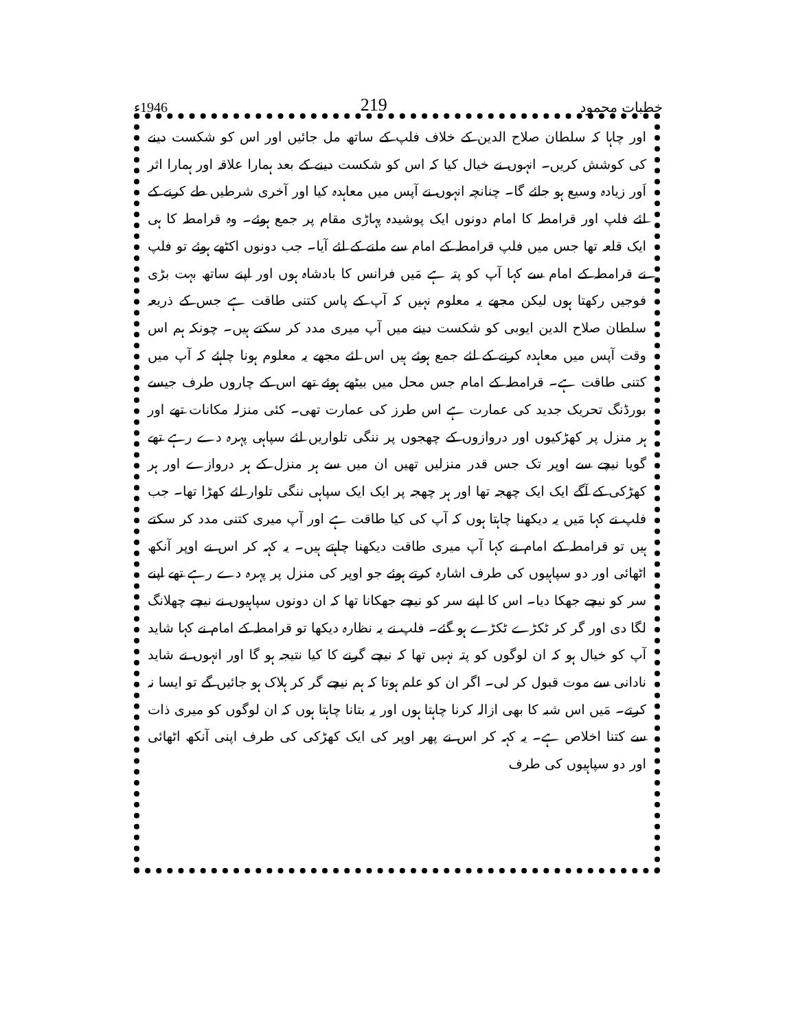خطبات محمود 219 1946ء
اور چاہا کہ سلطان صلاح الدین کے خلاف فلپ کے ساتھ مل جائیں اور اس کو شکست دینے کی کوشش کریں۔ انہوں نے خیال کیا کہ اس کو شکست دینے کے بعد ہمارا علاقہ اور ہمارا اثر اَور زیادہ وسیع ہو جائے گا۔ چنانچہ انہوں نے آپس میں معاہدہ کیا اور آخری شرطیں طے کرنے کے لئے فلپ اور قرامطہ کا امام دونوں ایک پوشیدہ پہاڑی مقام پر جمع ہوئے۔ وہ قرامطہ کا ہی ایک قلعہ تھا جس میں فلپ قرامطہ کے امام سے ملنے کے لئے آیا۔ جب دونوں اکٹھے ہوئے تو فلپ نے قرامطہ کے امام سے کہا آپ کو پتہ ہے مَیں فرانس کا بادشاہ ہوں اور اپنے ساتھ بہت بڑی فوجیں رکھتا ہوں لیکن مجھے یہ معلوم نہیں کہ آپ کے پاس کتنی طاقت ہے جس کے ذریعہ سلطان صلاح الدین ایوبی کو شکست دینے میں آپ میری مدد کر سکتے ہیں۔ چونکہ ہم اس وقت آپس میں معاہدہ کرنے کے لئے جمع ہوئے ہیں اس لئے مجھے یہ معلوم ہونا چاہئے کہ آپ میں کتنی طاقت ہے۔ قرامطہ کے امام جس محل میں بیٹھے ہوئے تھے اس کے چاروں طرف جیسے بورڈنگ تحریک جدید کی عمارت ہے اس طرز کی عمارت تھی۔ کئی منزلہ مکانات تھے اور ہر منزل پر کھڑکیوں اور دروازوں کے چھجوں پر ننگی تلواریں لئے سپاہی پہرہ دے رہے تھے گویا نیچے سے اوپر تک جس قدر منزلیں تھیں ان میں سے ہر منزل کے ہر دروازے اور ہر کھڑکی کے آگے ایک ایک چھجہ تھا اور ہر چھجہ پر ایک ایک سپاہی ننگی تلوار لئے کھڑا تھا۔ جب فلپ نے کہا مَیں یہ دیکھنا چاہتا ہوں کہ آپ کی کیا طاقت ہے اور آپ میری کتنی مدد کر سکتے ہیں تو قرامطہ کے امام نے کہا آپ میری طاقت دیکھنا چاہتے ہیں۔ یہ کہہ کر اس نے اوپر آنکھ اٹھائی اور دو سپاہیوں کی طرف اشارہ کرتے ہوئے جو اوپر کی منزل پر پہرہ دے رہے تھے اپنے سر کو نیچے جھکا دیا۔ اس کا اپنے سر کو نیچے جھکانا تھا کہ ان دونوں سپاہیوں نے نیچے چھلانگ لگا دی اور گر کر ٹکڑے ٹکڑے ہو گئے۔ فلپ نے یہ نظارہ دیکھا تو قرامطہ کے امام نے کہا شاید آپ کو خیال ہو کہ ان لوگوں کو پتہ نہیں تھا کہ نیچے گرنے کا کیا نتیجہ ہو گا اور انہوں نے شاید نادانی سے موت قبول کر لی۔ اگر ان کو علم ہوتا کہ ہم نیچے گر کر ہلاک ہو جائیں گے تو ایسا نہ کرتے۔ مَیں اس شبہ کا بھی ازالہ کرنا چاہتا ہوں اور یہ بتانا چاہتا ہوں کہ ان لوگوں کو میری ذات سے کتنا اخلاص ہے۔ یہ کہہ کر اس نے پھر اوپر کی ایک کھڑکی کی طرف اپنی آنکھ اٹھائی اور دو سپاہیوں کی طرف